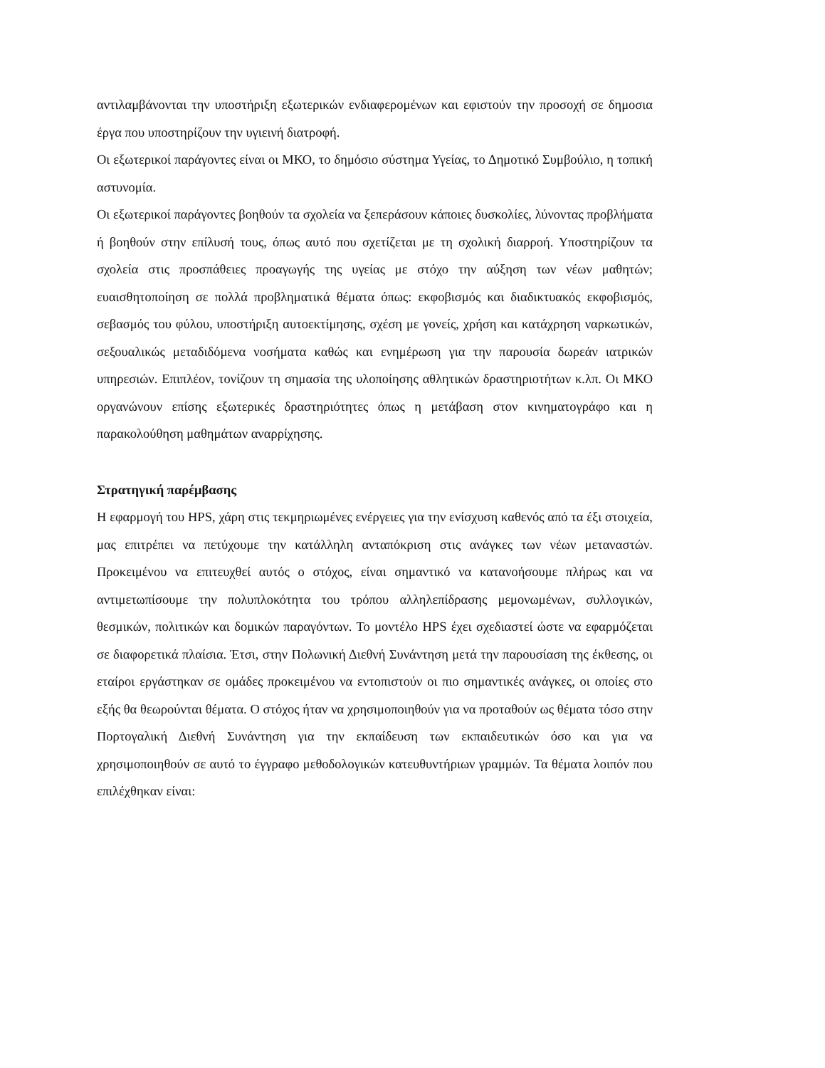αντιλαμβάνονται την υποστήριξη εξωτερικών ενδιαφερομένων και εφιστούν την προσοχή σε δημοσια έργα που υποστηρίζουν την υγιεινή διατροφή.
Οι εξωτερικοί παράγοντες είναι οι ΜΚΟ, το δημόσιο σύστημα Υγείας, το Δημοτικό Συμβούλιο, η τοπική αστυνομία.
Οι εξωτερικοί παράγοντες βοηθούν τα σχολεία να ξεπεράσουν κάποιες δυσκολίες, λύνοντας προβλήματα ή βοηθούν στην επίλυσή τους, όπως αυτό που σχετίζεται με τη σχολική διαρροή. Υποστηρίζουν τα σχολεία στις προσπάθειες προαγωγής της υγείας με στόχο την αύξηση των νέων μαθητών; ευαισθητοποίηση σε πολλά προβληματικά θέματα όπως: εκφοβισμός και διαδικτυακός εκφοβισμός, σεβασμός του φύλου, υποστήριξη αυτοεκτίμησης, σχέση με γονείς, χρήση και κατάχρηση ναρκωτικών, σεξουαλικώς μεταδιδόμενα νοσήματα καθώς και ενημέρωση για την παρουσία δωρεάν ιατρικών υπηρεσιών. Επιπλέον, τονίζουν τη σημασία της υλοποίησης αθλητικών δραστηριοτήτων κ.λπ. Οι ΜΚΟ οργανώνουν επίσης εξωτερικές δραστηριότητες όπως η μετάβαση στον κινηματογράφο και η παρακολούθηση μαθημάτων αναρρίχησης.
Στρατηγική παρέμβασης
Η εφαρμογή του HPS, χάρη στις τεκμηριωμένες ενέργειες για την ενίσχυση καθενός από τα έξι στοιχεία, μας επιτρέπει να πετύχουμε την κατάλληλη ανταπόκριση στις ανάγκες των νέων μεταναστών. Προκειμένου να επιτευχθεί αυτός ο στόχος, είναι σημαντικό να κατανοήσουμε πλήρως και να αντιμετωπίσουμε την πολυπλοκότητα του τρόπου αλληλεπίδρασης μεμονωμένων, συλλογικών, θεσμικών, πολιτικών και δομικών παραγόντων. Το μοντέλο HPS έχει σχεδιαστεί ώστε να εφαρμόζεται σε διαφορετικά πλαίσια. Έτσι, στην Πολωνική Διεθνή Συνάντηση μετά την παρουσίαση της έκθεσης, οι εταίροι εργάστηκαν σε ομάδες προκειμένου να εντοπιστούν οι πιο σημαντικές ανάγκες, οι οποίες στο εξής θα θεωρούνται θέματα. Ο στόχος ήταν να χρησιμοποιηθούν για να προταθούν ως θέματα τόσο στην Πορτογαλική Διεθνή Συνάντηση για την εκπαίδευση των εκπαιδευτικών όσο και για να χρησιμοποιηθούν σε αυτό το έγγραφο μεθοδολογικών κατευθυντήριων γραμμών. Τα θέματα λοιπόν που επιλέχθηκαν είναι: